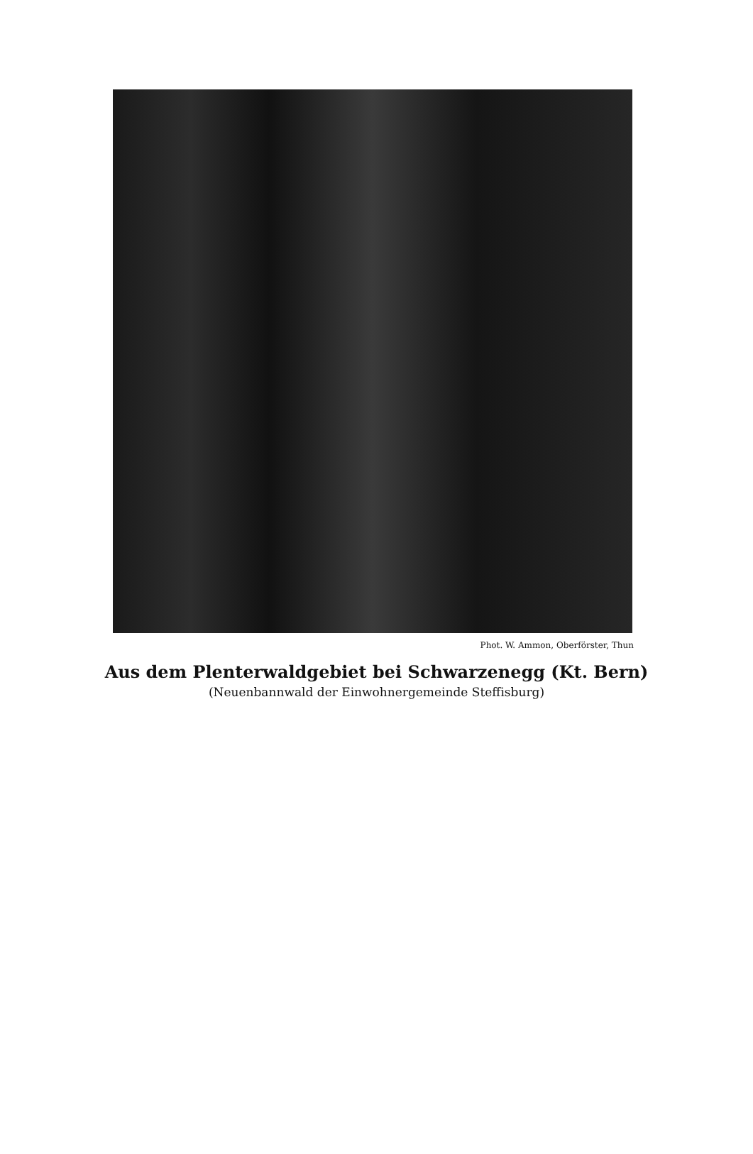Phot. W. Ammon, Oberförster, Thun
Aus dem Plenterwaldgebiet bei Schwarzenegg (Kt. Bern)
(Neuenbannwald der Einwohnergemeinde Steffisburg)